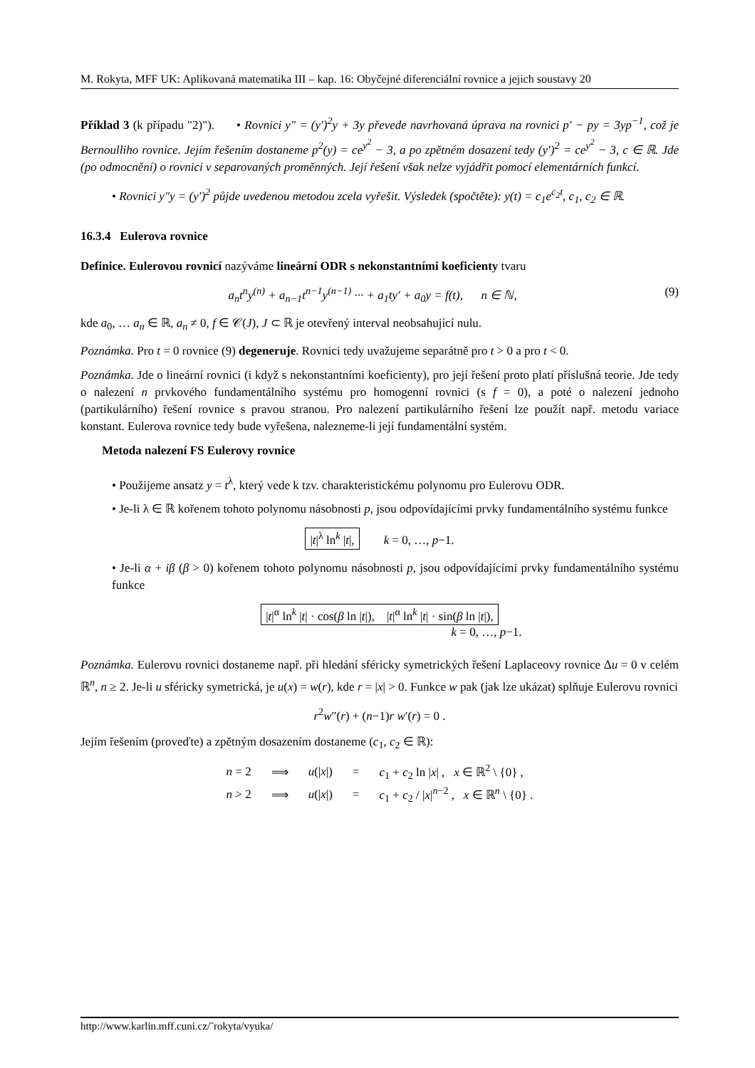M. Rokyta, MFF UK: Aplikovaná matematika III – kap. 16: Obyčejné diferenciální rovnice a jejich soustavy 20
Příklad 3 (k případu "2)"). • Rovnici y″ = (y′)<sup>2</sup>y + 3y převede navrhovaná úprava na rovnici p′ − py = 3yp<sup>−1</sup>, což je Bernoulliho rovnice. Jejím řešením dostaneme p<sup>2</sup>(y) = ce<sup>y<sup>2</sup></sup> − 3, a po zpětném dosazení tedy (y′)<sup>2</sup> = ce<sup>y<sup>2</sup></sup> − 3, c ∈ ℝ. Jde (po odmocnění) o rovnici v separovaných proměnných. Její řešení však nelze vyjádřit pomocí elementárních funkcí.
• Rovnici y″y = (y′)<sup>2</sup> půjde uvedenou metodou zcela vyřešit. Výsledek (spočtěte): y(t) = c<sub>1</sub>e<sup>c<sub>2</sub>t</sup>, c<sub>1</sub>, c<sub>2</sub> ∈ ℝ.
16.3.4 Eulerova rovnice
Definice. Eulerovou rovnicí nazýváme lineární ODR s nekonstantními koeficienty tvaru
a<sub>n</sub>t<sup>n</sup>y<sup>(n)</sup> + a<sub>n−1</sub>t<sup>n−1</sup>y<sup>(n−1)</sup> ··· + a<sub>1</sub>ty′ + a<sub>0</sub>y = f(t), n ∈ ℕ, (9)
kde a<sub>0</sub>, … a<sub>n</sub> ∈ ℝ, a<sub>n</sub> ≠ 0, f ∈ 𝒞(J), J ⊂ ℝ je otevřený interval neobsahující nulu.
Poznámka. Pro t = 0 rovnice (9) degeneruje. Rovnici tedy uvažujeme separátně pro t > 0 a pro t < 0.
Poznámka. Jde o lineární rovnici (i když s nekonstantními koeficienty), pro její řešení proto platí příslušná teorie. Jde tedy o nalezení n prvkového fundamentálního systému pro homogenní rovnici (s f = 0), a poté o nalezení jednoho (partikulárního) řešení rovnice s pravou stranou. Pro nalezení partikulárního řešení lze použít např. metodu variace konstant. Eulerova rovnice tedy bude vyřešena, nalezneme-li její fundamentální systém.
Metoda nalezení FS Eulerovy rovnice
• Použijeme ansatz y = t<sup>λ</sup>, který vede k tzv. charakteristickému polynomu pro Eulerovu ODR.
• Je-li λ ∈ ℝ kořenem tohoto polynomu násobnosti p, jsou odpovídajícími prvky fundamentálního systému funkce
|t|<sup>λ</sup> ln<sup>k</sup> |t|, k = 0, …, p−1.
• Je-li α + iβ (β > 0) kořenem tohoto polynomu násobnosti p, jsou odpovídajícími prvky fundamentálního systému funkce
|t|<sup>α</sup> ln<sup>k</sup> |t| · cos(β ln |t|), |t|<sup>α</sup> ln<sup>k</sup> |t| · sin(β ln |t|),
k = 0, …, p−1.
Poznámka. Eulerovu rovnici dostaneme např. při hledání sféricky symetrických řešení Laplaceovy rovnice Δu = 0 v celém ℝ<sup>n</sup>, n ≥ 2. Je-li u sféricky symetrická, je u(x) = w(r), kde r = |x| > 0. Funkce w pak (jak lze ukázat) splňuje Eulerovu rovnici
r<sup>2</sup>w″(r) + (n−1)r w′(r) = 0 .
Jejím řešením (proveďte) a zpětným dosazením dostaneme (c<sub>1</sub>, c<sub>2</sub> ∈ ℝ):
| n = 2 | ⟹ | u (/ x /) | = | c<sub>1</sub> + c<sub>2</sub> ln / x / , x ∈ ℝ<sup>2</sup> \ {0} , |
| n > 2 | ⟹ | u (/ x /) | = | c<sub>1</sub> + c<sub>2</sub> / / x /<sup>n−2</sup> , x ∈ ℝ<sup>n</sup> \ {0} . |
http://www.karlin.mff.cuni.cz/˜rokyta/vyuka/